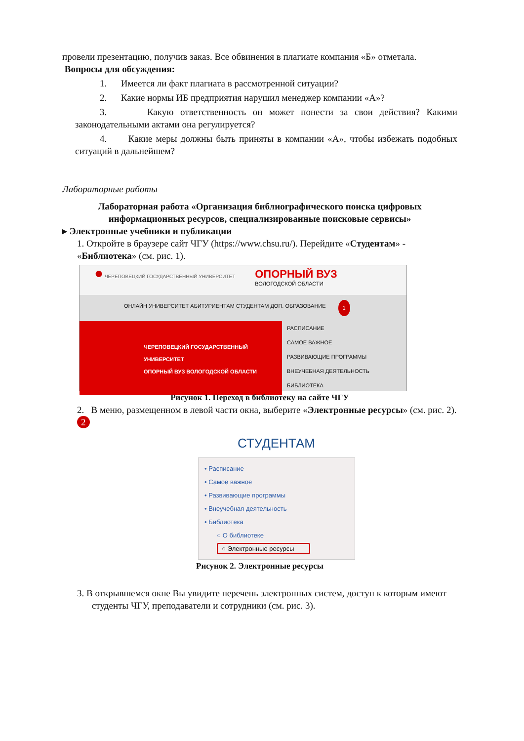провели презентацию, получив заказ. Все обвинения в плагиате компания «Б» отметала. Вопросы для обсуждения:
1. Имеется ли факт плагиата в рассмотренной ситуации?
2. Какие нормы ИБ предприятия нарушил менеджер компании «А»?
3. Какую ответственность он может понести за свои действия? Какими законодательными актами она регулируется?
4. Какие меры должны быть приняты в компании «А», чтобы избежать подобных ситуаций в дальнейшем?
Лабораторные работы
Лабораторная работа «Организация библиографического поиска цифровых информационных ресурсов, специализированные поисковые сервисы»
▸ Электронные учебники и публикации
1. Откройте в браузере сайт ЧГУ (https://www.chsu.ru/). Перейдите «Студентам» - «Библиотека» (см. рис. 1).
● ЧЕРЕПОВЕЦКИЙ ГОСУДАРСТВЕННЫЙ УНИВЕРСИТЕТ
ОПОРНЫЙ ВУЗ
ВОЛОГОДСКОЙ ОБЛАСТИ
ОНЛАЙН УНИВЕРСИТЕТ АБИТУРИЕНТАМ СТУДЕНТАМ ДОП. ОБРАЗОВАНИЕ 1
ЧЕРЕПОВЕЦКИЙ ГОСУДАРСТВЕННЫЙ УНИВЕРСИТЕТ
ОПОРНЫЙ ВУЗ ВОЛОГОДСКОЙ ОБЛАСТИ
РАСПИСАНИЕ
САМОЕ ВАЖНОЕ
РАЗВИВАЮЩИЕ ПРОГРАММЫ
ВНЕУЧЕБНАЯ ДЕЯТЕЛЬНОСТЬ
БИБЛИОТЕКА
Рисунок 1. Переход в библиотеку на сайте ЧГУ
2. В меню, размещенном в левой части окна, выберите «Электронные ресурсы» (см. рис. 2). 2
СТУДЕНТАМ
• Расписание
• Самое важное
• Развивающие программы
• Внеучебная деятельность
• Библиотека
○ О библиотеке
○ Электронные ресурсы
Рисунок 2. Электронные ресурсы
3. В открывшемся окне Вы увидите перечень электронных систем, доступ к которым имеют студенты ЧГУ, преподаватели и сотрудники (см. рис. 3).